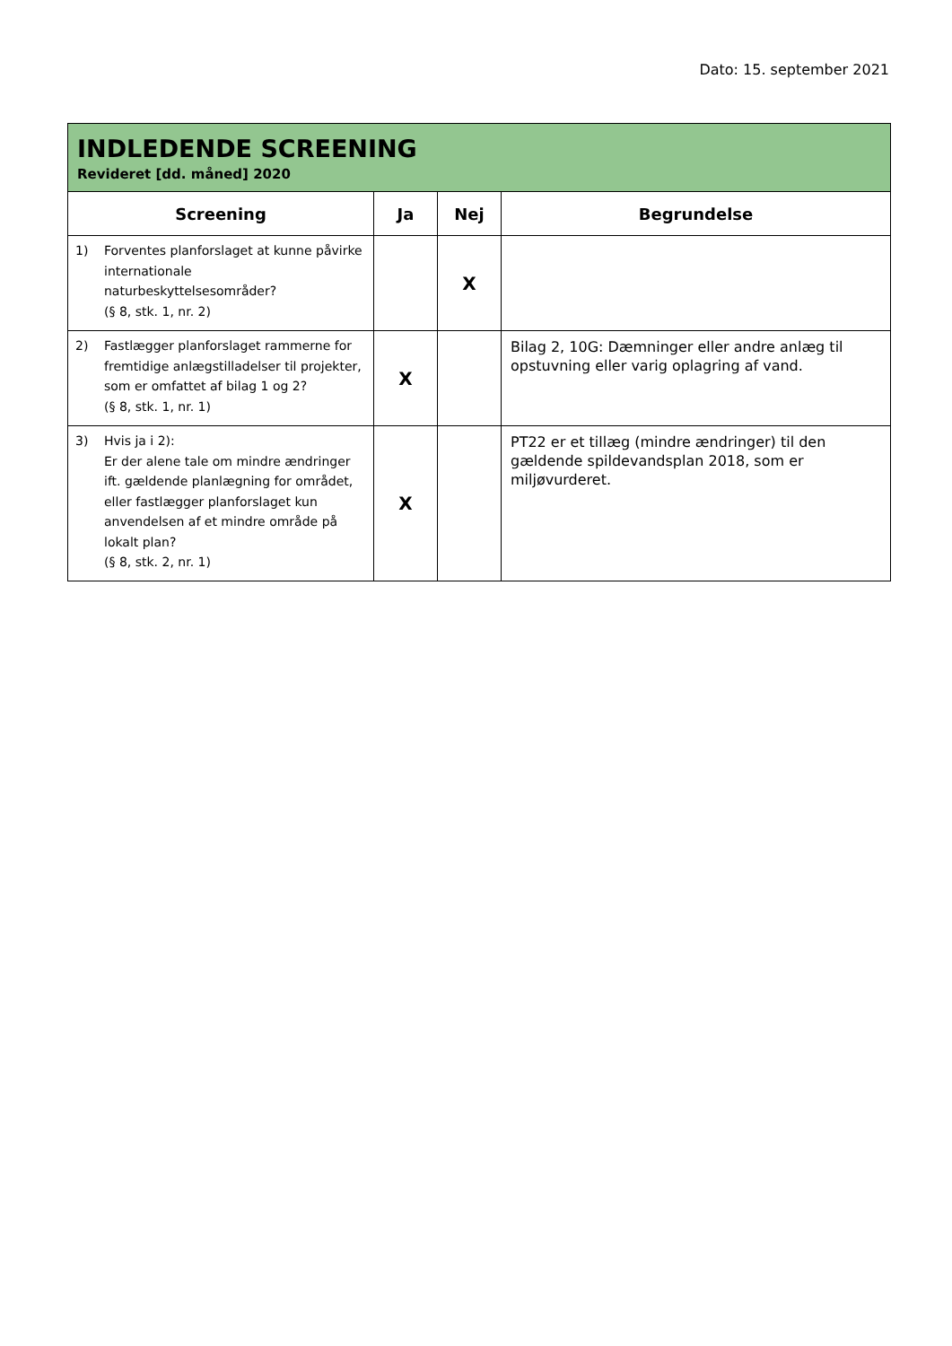Dato: 15. september 2021
| INDLEDENDE SCREENING Revideret [dd. måned] 2020 | | | |
| Screening | Ja | Nej | Begrundelse |
| 1) Forventes planforslaget at kunne påvirke internationale naturbeskyttelsesområder? (§ 8, stk. 1, nr. 2) | | X | |
| 2) Fastlægger planforslaget rammerne for fremtidige anlægstilladelser til projekter, som er omfattet af bilag 1 og 2? (§ 8, stk. 1, nr. 1) | X | | Bilag 2, 10G: Dæmninger eller andre anlæg til opstuvning eller varig oplagring af vand. |
| 3) Hvis ja i 2): Er der alene tale om mindre ændringer ift. gældende planlægning for området, eller fastlægger planforslaget kun anvendelsen af et mindre område på lokalt plan? (§ 8, stk. 2, nr. 1) | X | | PT22 er et tillæg (mindre ændringer) til den gældende spildevandsplan 2018, som er miljøvurderet. |